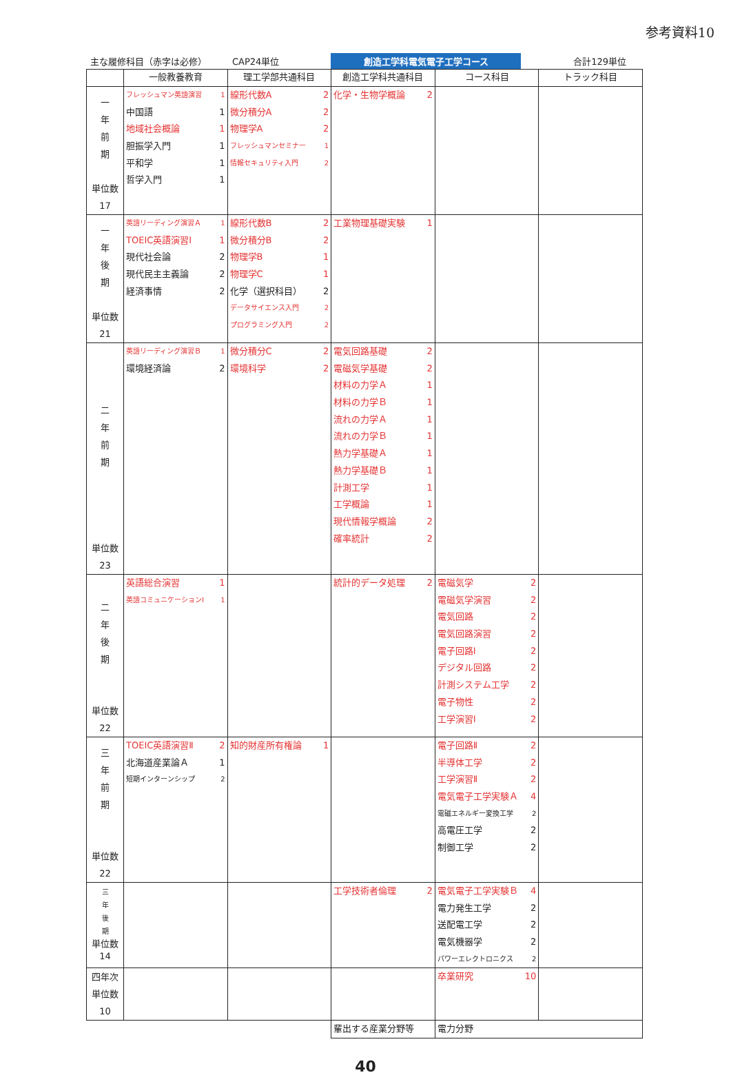参考資料10
主な履修科目（赤字は必修）
CAP24単位
創造工学科電気電子工学コース
合計129単位
| | 一般教養教育 | 理工学部共通科目 | 創造工学科共通科目 | コース科目 | トラック科目 |
| --- | --- | --- | --- | --- | --- |
| 一 年 前 期 単位数 17 | フレッシュマン英語演習 1 中国語 1 地域社会概論 1 胆振学入門 1 平和学 1 哲学入門 1 | 線形代数A 2 微分積分A 2 物理学A 2 フレッシュマンセミナー 1 情報セキュリティ入門 2 | 化学・生物学概論 2 | | |
| 一 年 後 期 単位数 21 | 英語リーディング演習Ａ 1 TOEIC英語演習Ⅰ 1 現代社会論 2 現代民主主義論 2 経済事情 2 | 線形代数B 2 微分積分B 2 物理学B 1 物理学C 1 化学（選択科目） 2 データサイエンス入門 2 プログラミング入門 2 | 工業物理基礎実験 1 | | |
| 二 年 前 期 単位数 23 | 英語リーディング演習Ｂ 1 環境経済論 2 | 微分積分C 2 環境科学 2 | 電気回路基礎 2 電磁気学基礎 2 材料の力学Ａ 1 材料の力学Ｂ 1 流れの力学Ａ 1 流れの力学Ｂ 1 熱力学基礎Ａ 1 熱力学基礎Ｂ 1 計測工学 1 工学概論 1 現代情報学概論 2 確率統計 2 | | |
| 二 年 後 期 単位数 22 | 英語総合演習 1 英語コミュニケーションⅠ 1 | | 統計的データ処理 2 | 電磁気学 2 電磁気学演習 2 電気回路 2 電気回路演習 2 電子回路Ⅰ 2 デジタル回路 2 計測システム工学 2 電子物性 2 工学演習Ⅰ 2 | |
| 三 年 前 期 単位数 22 | TOEIC英語演習Ⅱ 2 北海道産業論Ａ 1 短期インターンシップ 2 | 知的財産所有権論 1 | | 電子回路Ⅱ 2 半導体工学 2 工学演習Ⅱ 2 電気電子工学実験Ａ 4 電磁エネルギー変換工学 2 高電圧工学 2 制御工学 2 | |
| 三 年 後 期 単位数 14 | | | 工学技術者倫理 2 | 電気電子工学実験Ｂ 4 電力発生工学 2 送配電工学 2 電気機器学 2 パワーエレクトロニクス 2 | |
| 四年次 単位数 10 | | | | 卒業研究 10 | |
| | | | 輩出する産業分野等 | 電力分野 | |
40